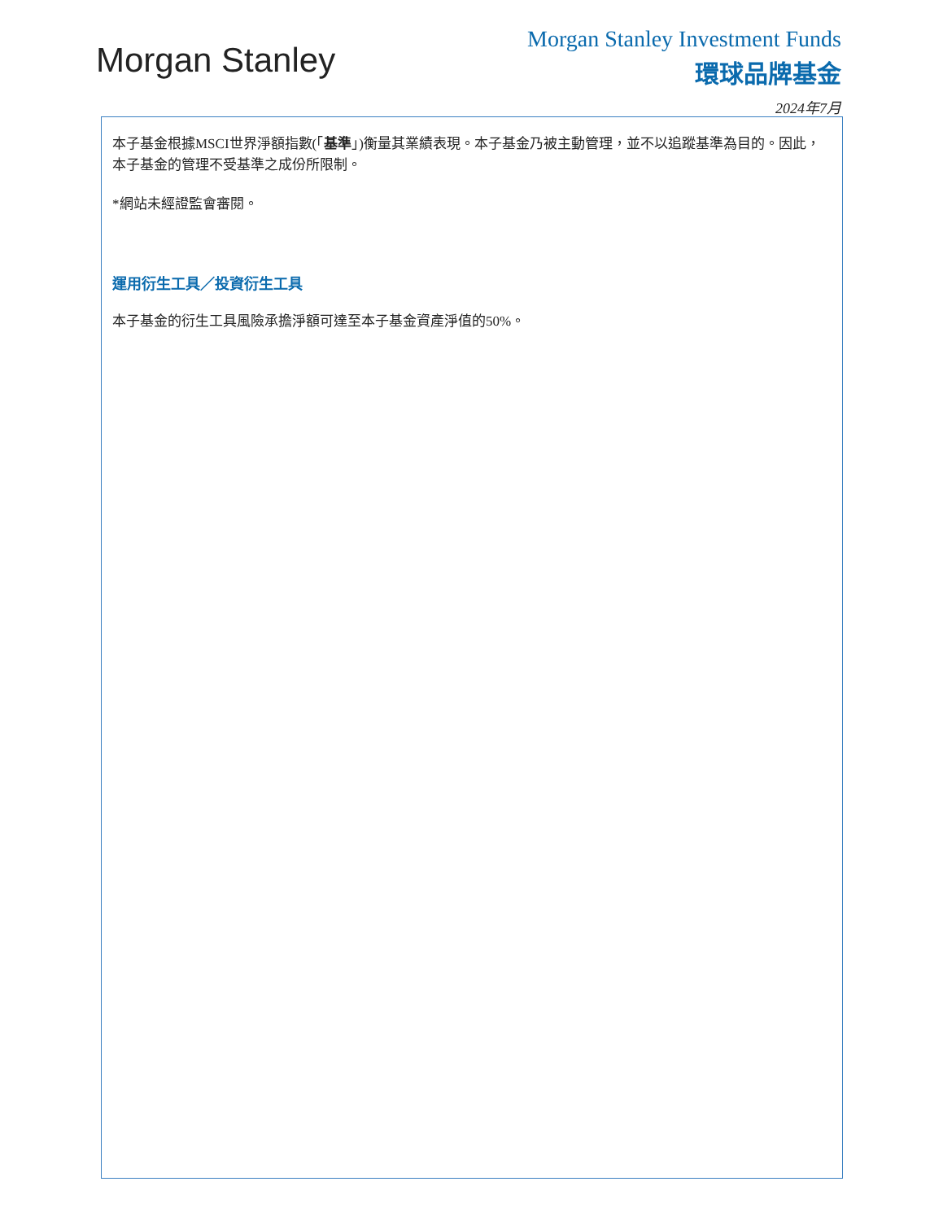Morgan Stanley
Morgan Stanley Investment Funds
環球品牌基金
2024年7月
本子基金根據MSCI世界淨額指數(「基準」)衡量其業績表現。本子基金乃被主動管理，並不以追蹤基準為目的。因此，本子基金的管理不受基準之成份所限制。
*網站未經證監會審閱。
運用衍生工具／投資衍生工具
本子基金的衍生工具風險承擔淨額可達至本子基金資產淨值的50%。